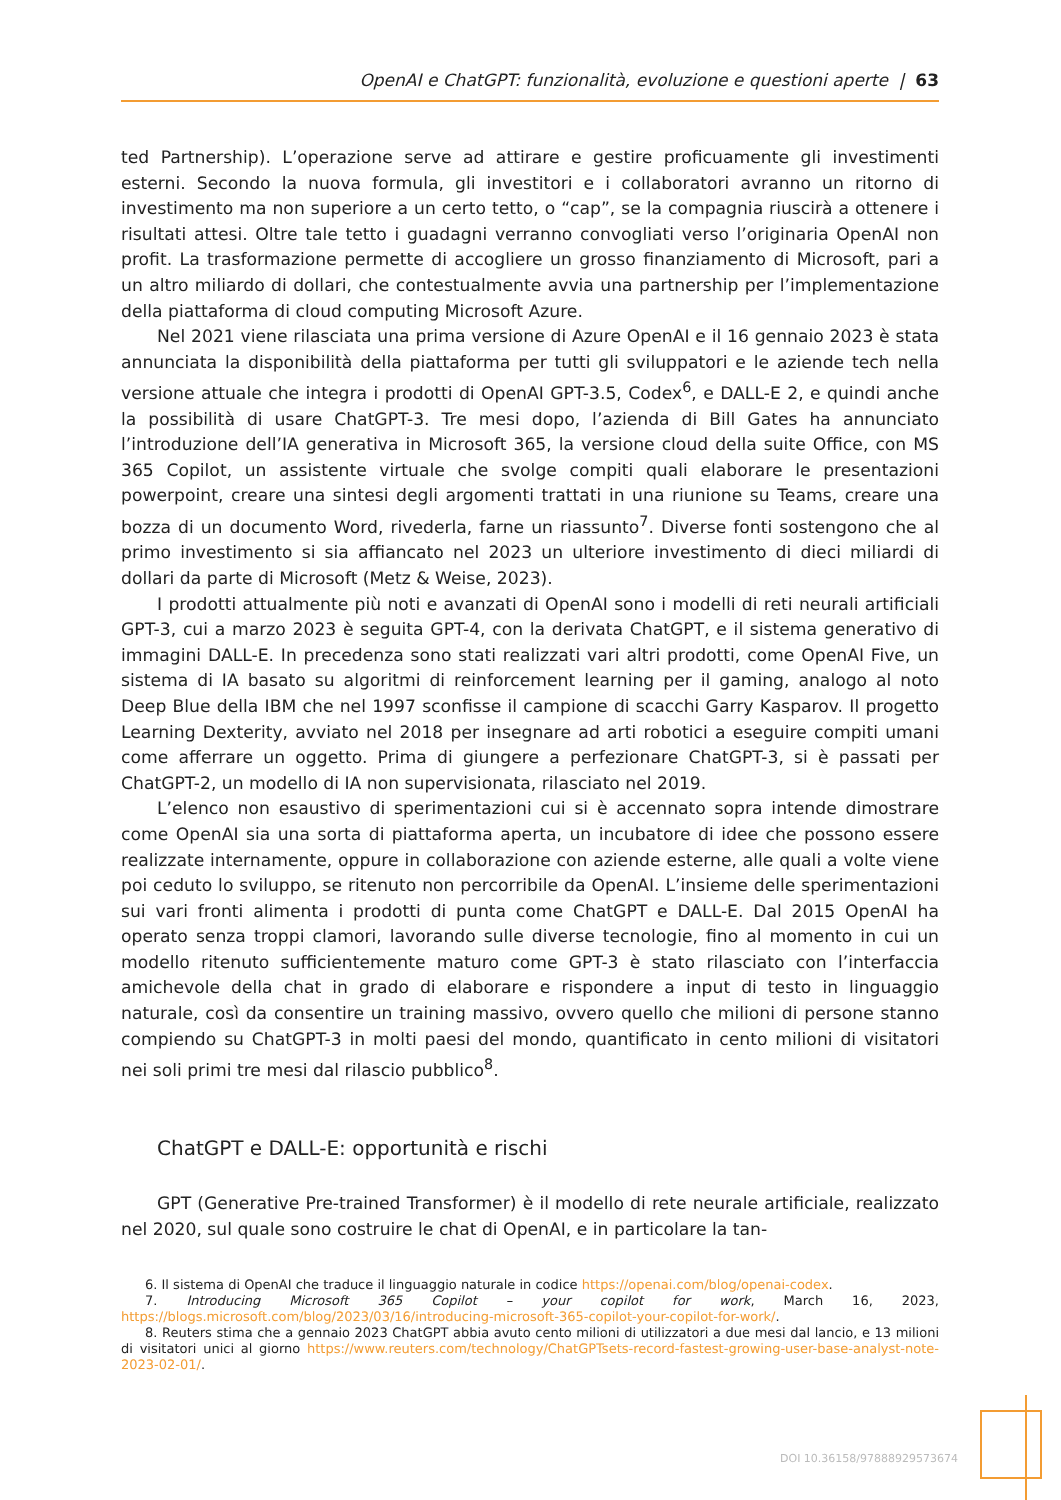OpenAI e ChatGPT: funzionalità, evoluzione e questioni aperte | 63
ted Partnership). L’operazione serve ad attirare e gestire proficuamente gli investimenti esterni. Secondo la nuova formula, gli investitori e i collaboratori avranno un ritorno di investimento ma non superiore a un certo tetto, o “cap”, se la compagnia riuscirà a ottenere i risultati attesi. Oltre tale tetto i guadagni verranno convogliati verso l’originaria OpenAI non profit. La trasformazione permette di accogliere un grosso finanziamento di Microsoft, pari a un altro miliardo di dollari, che contestualmente avvia una partnership per l’implementazione della piattaforma di cloud computing Microsoft Azure.
Nel 2021 viene rilasciata una prima versione di Azure OpenAI e il 16 gennaio 2023 è stata annunciata la disponibilità della piattaforma per tutti gli sviluppatori e le aziende tech nella versione attuale che integra i prodotti di OpenAI GPT-3.5, Codex<sup>6</sup>, e DALL-E 2, e quindi anche la possibilità di usare ChatGPT-3. Tre mesi dopo, l’azienda di Bill Gates ha annunciato l’introduzione dell’IA generativa in Microsoft 365, la versione cloud della suite Office, con MS 365 Copilot, un assistente virtuale che svolge compiti quali elaborare le presentazioni powerpoint, creare una sintesi degli argomenti trattati in una riunione su Teams, creare una bozza di un documento Word, rivederla, farne un riassunto<sup>7</sup>. Diverse fonti sostengono che al primo investimento si sia affiancato nel 2023 un ulteriore investimento di dieci miliardi di dollari da parte di Microsoft (Metz & Weise, 2023).
I prodotti attualmente più noti e avanzati di OpenAI sono i modelli di reti neurali artificiali GPT-3, cui a marzo 2023 è seguita GPT-4, con la derivata ChatGPT, e il sistema generativo di immagini DALL-E. In precedenza sono stati realizzati vari altri prodotti, come OpenAI Five, un sistema di IA basato su algoritmi di reinforcement learning per il gaming, analogo al noto Deep Blue della IBM che nel 1997 sconfisse il campione di scacchi Garry Kasparov. Il progetto Learning Dexterity, avviato nel 2018 per insegnare ad arti robotici a eseguire compiti umani come afferrare un oggetto. Prima di giungere a perfezionare ChatGPT-3, si è passati per ChatGPT-2, un modello di IA non supervisionata, rilasciato nel 2019.
L’elenco non esaustivo di sperimentazioni cui si è accennato sopra intende dimostrare come OpenAI sia una sorta di piattaforma aperta, un incubatore di idee che possono essere realizzate internamente, oppure in collaborazione con aziende esterne, alle quali a volte viene poi ceduto lo sviluppo, se ritenuto non percorribile da OpenAI. L’insieme delle sperimentazioni sui vari fronti alimenta i prodotti di punta come ChatGPT e DALL-E. Dal 2015 OpenAI ha operato senza troppi clamori, lavorando sulle diverse tecnologie, fino al momento in cui un modello ritenuto sufficientemente maturo come GPT-3 è stato rilasciato con l’interfaccia amichevole della chat in grado di elaborare e rispondere a input di testo in linguaggio naturale, così da consentire un training massivo, ovvero quello che milioni di persone stanno compiendo su ChatGPT-3 in molti paesi del mondo, quantificato in cento milioni di visitatori nei soli primi tre mesi dal rilascio pubblico<sup>8</sup>.
ChatGPT e DALL-E: opportunità e rischi
GPT (Generative Pre-trained Transformer) è il modello di rete neurale artificiale, realizzato nel 2020, sul quale sono costruire le chat di OpenAI, e in particolare la tan-
6. Il sistema di OpenAI che traduce il linguaggio naturale in codice https://openai.com/blog/openai-codex.
7. Introducing Microsoft 365 Copilot – your copilot for work, March 16, 2023, https://blogs.microsoft.com/blog/2023/03/16/introducing-microsoft-365-copilot-your-copilot-for-work/.
8. Reuters stima che a gennaio 2023 ChatGPT abbia avuto cento milioni di utilizzatori a due mesi dal lancio, e 13 milioni di visitatori unici al giorno https://www.reuters.com/technology/ChatGPTsets-record-fastest-growing-user-base-analyst-note-2023-02-01/.
DOI 10.36158/97888929573674